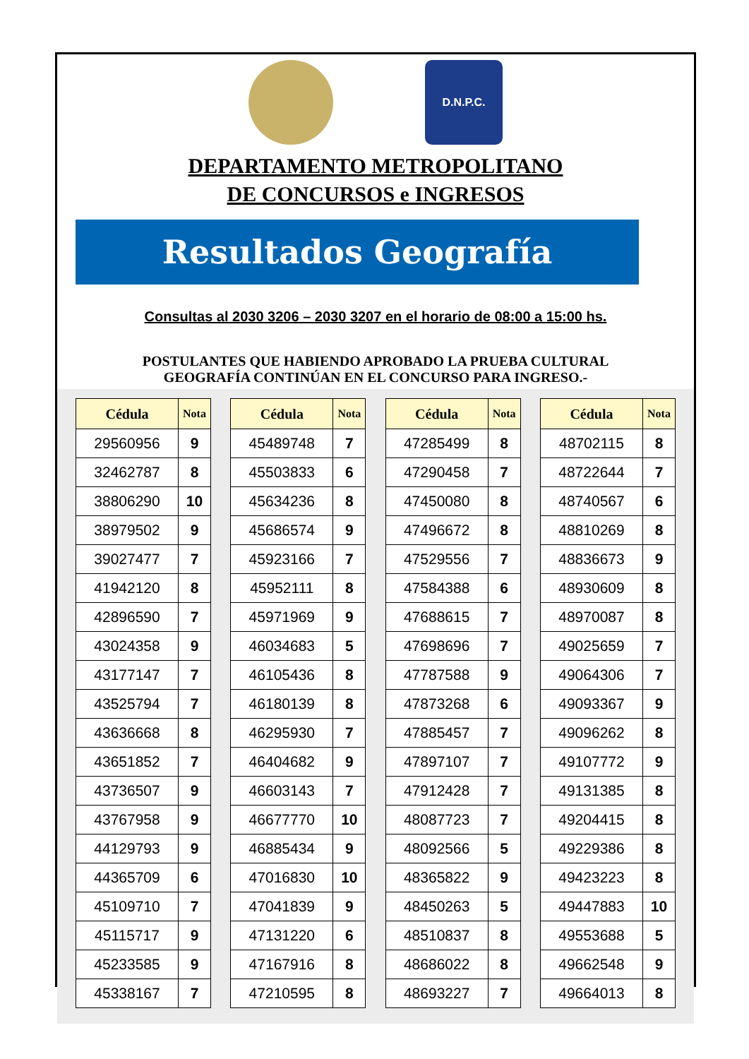D.N.P.C.
DEPARTAMENTO METROPOLITANO
DE CONCURSOS e INGRESOS
Resultados Geografía
Consultas al 2030 3206 – 2030 3207 en el horario de 08:00 a 15:00 hs.
POSTULANTES QUE HABIENDO APROBADO LA PRUEBA CULTURAL
GEOGRAFÍA CONTINÚAN EN EL CONCURSO PARA INGRESO.-
| Cédula | Nota |
| --- | --- |
| 29560956 | 9 |
| 32462787 | 8 |
| 38806290 | 10 |
| 38979502 | 9 |
| 39027477 | 7 |
| 41942120 | 8 |
| 42896590 | 7 |
| 43024358 | 9 |
| 43177147 | 7 |
| 43525794 | 7 |
| 43636668 | 8 |
| 43651852 | 7 |
| 43736507 | 9 |
| 43767958 | 9 |
| 44129793 | 9 |
| 44365709 | 6 |
| 45109710 | 7 |
| 45115717 | 9 |
| 45233585 | 9 |
| 45338167 | 7 |
| Cédula | Nota |
| --- | --- |
| 45489748 | 7 |
| 45503833 | 6 |
| 45634236 | 8 |
| 45686574 | 9 |
| 45923166 | 7 |
| 45952111 | 8 |
| 45971969 | 9 |
| 46034683 | 5 |
| 46105436 | 8 |
| 46180139 | 8 |
| 46295930 | 7 |
| 46404682 | 9 |
| 46603143 | 7 |
| 46677770 | 10 |
| 46885434 | 9 |
| 47016830 | 10 |
| 47041839 | 9 |
| 47131220 | 6 |
| 47167916 | 8 |
| 47210595 | 8 |
| Cédula | Nota |
| --- | --- |
| 47285499 | 8 |
| 47290458 | 7 |
| 47450080 | 8 |
| 47496672 | 8 |
| 47529556 | 7 |
| 47584388 | 6 |
| 47688615 | 7 |
| 47698696 | 7 |
| 47787588 | 9 |
| 47873268 | 6 |
| 47885457 | 7 |
| 47897107 | 7 |
| 47912428 | 7 |
| 48087723 | 7 |
| 48092566 | 5 |
| 48365822 | 9 |
| 48450263 | 5 |
| 48510837 | 8 |
| 48686022 | 8 |
| 48693227 | 7 |
| Cédula | Nota |
| --- | --- |
| 48702115 | 8 |
| 48722644 | 7 |
| 48740567 | 6 |
| 48810269 | 8 |
| 48836673 | 9 |
| 48930609 | 8 |
| 48970087 | 8 |
| 49025659 | 7 |
| 49064306 | 7 |
| 49093367 | 9 |
| 49096262 | 8 |
| 49107772 | 9 |
| 49131385 | 8 |
| 49204415 | 8 |
| 49229386 | 8 |
| 49423223 | 8 |
| 49447883 | 10 |
| 49553688 | 5 |
| 49662548 | 9 |
| 49664013 | 8 |